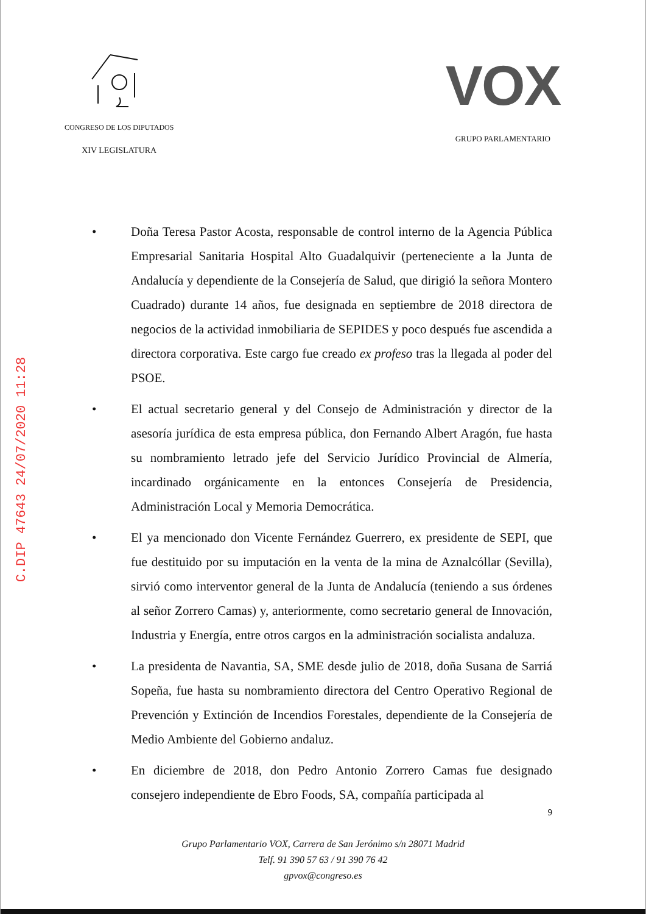CONGRESO DE LOS DIPUTADOS
XIV LEGISLATURA
VOX
GRUPO PARLAMENTARIO
C.DIP 47643 24/07/2020 11:28
• Doña Teresa Pastor Acosta, responsable de control interno de la Agencia Pública Empresarial Sanitaria Hospital Alto Guadalquivir (perteneciente a la Junta de Andalucía y dependiente de la Consejería de Salud, que dirigió la señora Montero Cuadrado) durante 14 años, fue designada en septiembre de 2018 directora de negocios de la actividad inmobiliaria de SEPIDES y poco después fue ascendida a directora corporativa. Este cargo fue creado ex profeso tras la llegada al poder del PSOE.
• El actual secretario general y del Consejo de Administración y director de la asesoría jurídica de esta empresa pública, don Fernando Albert Aragón, fue hasta su nombramiento letrado jefe del Servicio Jurídico Provincial de Almería, incardinado orgánicamente en la entonces Consejería de Presidencia, Administración Local y Memoria Democrática.
• El ya mencionado don Vicente Fernández Guerrero, ex presidente de SEPI, que fue destituido por su imputación en la venta de la mina de Aznalcóllar (Sevilla), sirvió como interventor general de la Junta de Andalucía (teniendo a sus órdenes al señor Zorrero Camas) y, anteriormente, como secretario general de Innovación, Industria y Energía, entre otros cargos en la administración socialista andaluza.
• La presidenta de Navantia, SA, SME desde julio de 2018, doña Susana de Sarriá Sopeña, fue hasta su nombramiento directora del Centro Operativo Regional de Prevención y Extinción de Incendios Forestales, dependiente de la Consejería de Medio Ambiente del Gobierno andaluz.
• En diciembre de 2018, don Pedro Antonio Zorrero Camas fue designado consejero independiente de Ebro Foods, SA, compañía participada al
9
Grupo Parlamentario VOX, Carrera de San Jerónimo s/n 28071 Madrid
Telf. 91 390 57 63 / 91 390 76 42
gpvox@congreso.es